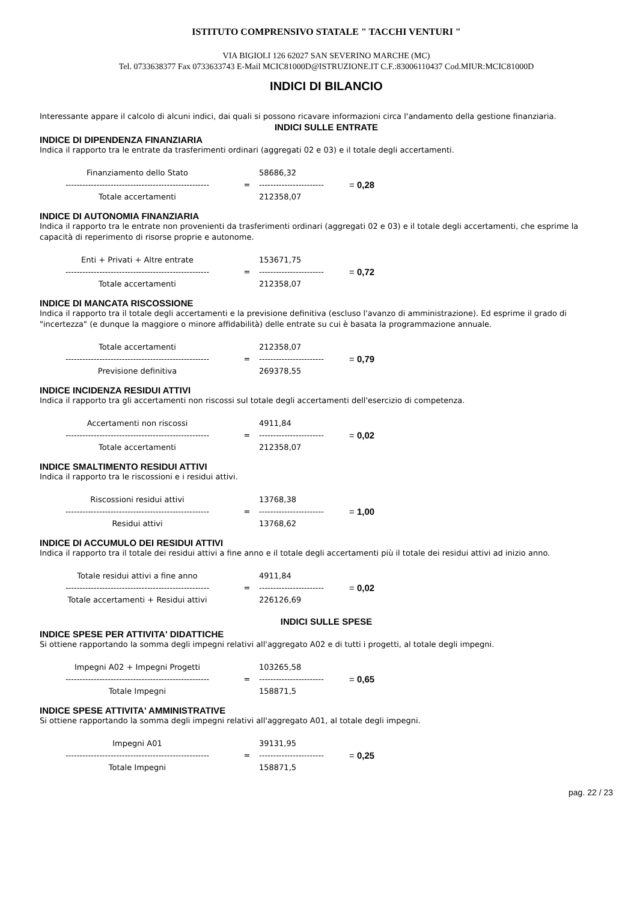ISTITUTO COMPRENSIVO STATALE " TACCHI VENTURI "
VIA BIGIOLI 126 62027 SAN SEVERINO MARCHE (MC)
Tel. 0733638377 Fax 0733633743 E-Mail MCIC81000D@ISTRUZIONE.IT C.F.:83006110437 Cod.MIUR:MCIC81000D
INDICI DI BILANCIO
Interessante appare il calcolo di alcuni indici, dai quali si possono ricavare informazioni circa l'andamento della gestione finanziaria.
INDICI SULLE ENTRATE
INDICE DI DIPENDENZA FINANZIARIA
Indica il rapporto tra le entrate da trasferimenti ordinari (aggregati 02 e 03) e il totale degli accertamenti.
| Finanziamento dello Stato | | 58686,32 | |
| --------------------------------------------------- | = | ----------------------- | = 0,28 |
| Totale accertamenti | | 212358,07 | |
INDICE DI AUTONOMIA FINANZIARIA
Indica il rapporto tra le entrate non provenienti da trasferimenti ordinari (aggregati 02 e 03) e il totale degli accertamenti, che esprime la capacità di reperimento di risorse proprie e autonome.
| Enti + Privati + Altre entrate | | 153671,75 | |
| --------------------------------------------------- | = | ----------------------- | = 0,72 |
| Totale accertamenti | | 212358,07 | |
INDICE DI MANCATA RISCOSSIONE
Indica il rapporto tra il totale degli accertamenti e la previsione definitiva (escluso l'avanzo di amministrazione). Ed esprime il grado di "incertezza" (e dunque la maggiore o minore affidabilità) delle entrate su cui è basata la programmazione annuale.
| Totale accertamenti | | 212358,07 | |
| --------------------------------------------------- | = | ----------------------- | = 0,79 |
| Previsione definitiva | | 269378,55 | |
INDICE INCIDENZA RESIDUI ATTIVI
Indica il rapporto tra gli accertamenti non riscossi sul totale degli accertamenti dell'esercizio di competenza.
| Accertamenti non riscossi | | 4911,84 | |
| --------------------------------------------------- | = | ----------------------- | = 0,02 |
| Totale accertamenti | | 212358,07 | |
INDICE SMALTIMENTO RESIDUI ATTIVI
Indica il rapporto tra le riscossioni e i residui attivi.
| Riscossioni residui attivi | | 13768,38 | |
| --------------------------------------------------- | = | ----------------------- | = 1,00 |
| Residui attivi | | 13768,62 | |
INDICE DI ACCUMULO DEI RESIDUI ATTIVI
Indica il rapporto tra il totale dei residui attivi a fine anno e il totale degli accertamenti più il totale dei residui attivi ad inizio anno.
| Totale residui attivi a fine anno | | 4911,84 | |
| --------------------------------------------------- | = | ----------------------- | = 0,02 |
| Totale accertamenti + Residui attivi | | 226126,69 | |
INDICI SULLE SPESE
INDICE SPESE PER ATTIVITA' DIDATTICHE
Si ottiene rapportando la somma degli impegni relativi all'aggregato A02 e di tutti i progetti, al totale degli impegni.
| Impegni A02 + Impegni Progetti | | 103265,58 | |
| --------------------------------------------------- | = | ----------------------- | = 0,65 |
| Totale Impegni | | 158871,5 | |
INDICE SPESE ATTIVITA' AMMINISTRATIVE
Si ottiene rapportando la somma degli impegni relativi all'aggregato A01, al totale degli impegni.
| Impegni A01 | | 39131,95 | |
| --------------------------------------------------- | = | ----------------------- | = 0,25 |
| Totale Impegni | | 158871,5 | |
pag. 22 / 23